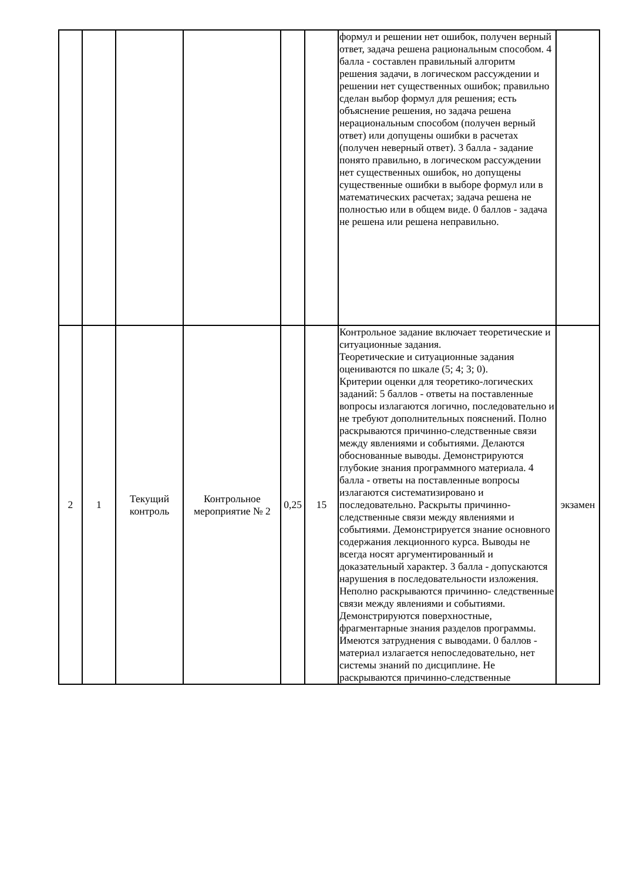| | | | | | | формул и решении нет ошибок, получен верный ответ, задача решена рациональным способом. 4 балла - составлен правильный алгоритм решения задачи, в логическом рассуждении и решении нет существенных ошибок; правильно сделан выбор формул для решения; есть объяснение решения, но задача решена нерациональным способом (получен верный ответ) или допущены ошибки в расчетах (получен неверный ответ). 3 балла - задание понято правильно, в логическом рассуждении нет существенных ошибок, но допущены существенные ошибки в выборе формул или в математических расчетах; задача решена не полностью или в общем виде. 0 баллов - задача не решена или решена неправильно. | |
| 2 | 1 | Текущий контроль | Контрольное мероприятие № 2 | 0,25 | 15 | Контрольное задание включает теоретические и ситуационные задания. Теоретические и ситуационные задания оцениваются по шкале (5; 4; 3; 0). Критерии оценки для теоретико-логических заданий: 5 баллов - ответы на поставленные вопросы излагаются логично, последовательно и не требуют дополнительных пояснений. Полно раскрываются причинно-следственные связи между явлениями и событиями. Делаются обоснованные выводы. Демонстрируются глубокие знания программного материала. 4 балла - ответы на поставленные вопросы излагаются систематизировано и последовательно. Раскрыты причинно-следственные связи между явлениями и событиями. Демонстрируется знание основного содержания лекционного курса. Выводы не всегда носят аргументированный и доказательный характер. 3 балла - допускаются нарушения в последовательности изложения. Неполно раскрываются причинно- следственные связи между явлениями и событиями. Демонстрируются поверхностные, фрагментарные знания разделов программы. Имеются затруднения с выводами. 0 баллов - материал излагается непоследовательно, нет системы знаний по дисциплине. Не раскрываются причинно-следственные | экзамен |